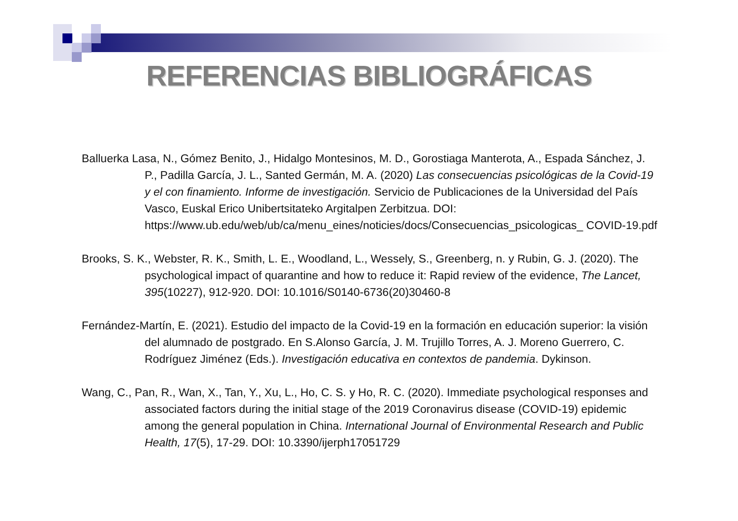REFERENCIAS BIBLIOGRÁFICAS
Balluerka Lasa, N., Gómez Benito, J., Hidalgo Montesinos, M. D., Gorostiaga Manterota, A., Espada Sánchez, J. P., Padilla García, J. L., Santed Germán, M. A. (2020) Las consecuencias psicológicas de la Covid-19 y el con finamiento. Informe de investigación. Servicio de Publicaciones de la Universidad del País Vasco, Euskal Erico Unibertsitateko Argitalpen Zerbitzua. DOI: https://www.ub.edu/web/ub/ca/menu_eines/noticies/docs/Consecuencias_psicologicas_ COVID-19.pdf
Brooks, S. K., Webster, R. K., Smith, L. E., Woodland, L., Wessely, S., Greenberg, n. y Rubin, G. J. (2020). The psychological impact of quarantine and how to reduce it: Rapid review of the evidence, The Lancet, 395(10227), 912-920. DOI: 10.1016/S0140-6736(20)30460-8
Fernández-Martín, E. (2021). Estudio del impacto de la Covid-19 en la formación en educación superior: la visión del alumnado de postgrado. En S.Alonso García, J. M. Trujillo Torres, A. J. Moreno Guerrero, C. Rodríguez Jiménez (Eds.). Investigación educativa en contextos de pandemia. Dykinson.
Wang, C., Pan, R., Wan, X., Tan, Y., Xu, L., Ho, C. S. y Ho, R. C. (2020). Immediate psychological responses and associated factors during the initial stage of the 2019 Coronavirus disease (COVID-19) epidemic among the general population in China. International Journal of Environmental Research and Public Health, 17(5), 17-29. DOI: 10.3390/ijerph17051729